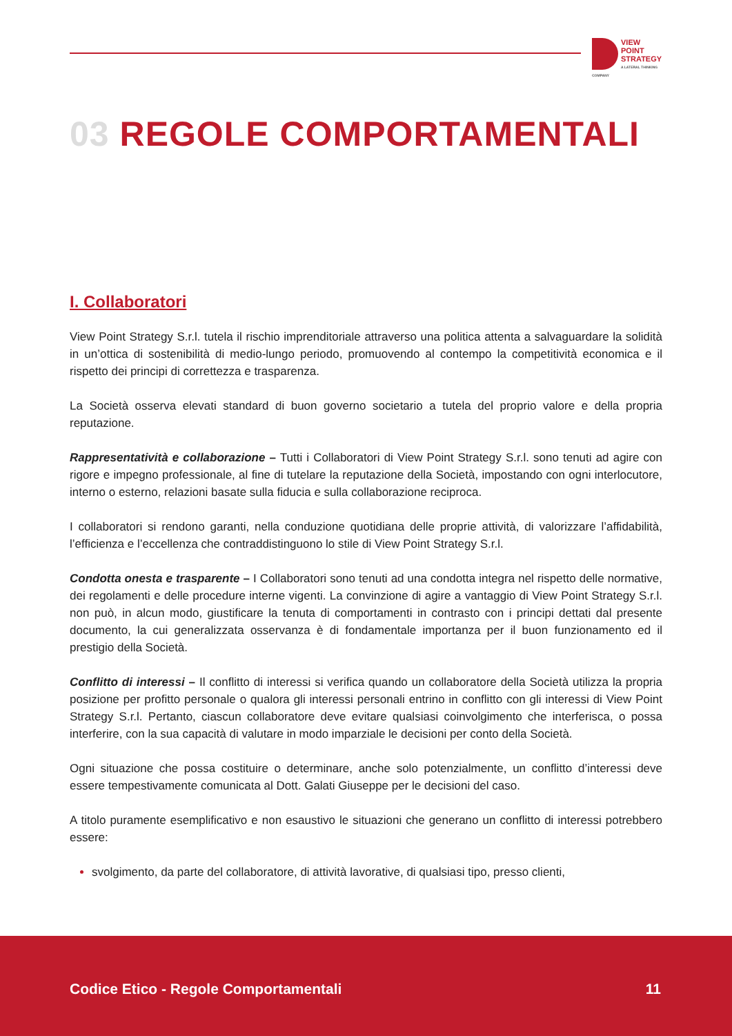VIEW
POINT
STRATEGY
A LATERAL THINKING COMPANY
03 REGOLE COMPORTAMENTALI
I. Collaboratori
View Point Strategy S.r.l. tutela il rischio imprenditoriale attraverso una politica attenta a salvaguardare la solidità in un’ottica di sostenibilità di medio-lungo periodo, promuovendo al contempo la competitività economica e il rispetto dei principi di correttezza e trasparenza.
La Società osserva elevati standard di buon governo societario a tutela del proprio valore e della propria reputazione.
Rappresentatività e collaborazione – Tutti i Collaboratori di View Point Strategy S.r.l. sono tenuti ad agire con rigore e impegno professionale, al fine di tutelare la reputazione della Società, impostando con ogni interlocutore, interno o esterno, relazioni basate sulla fiducia e sulla collaborazione reciproca.
I collaboratori si rendono garanti, nella conduzione quotidiana delle proprie attività, di valorizzare l’affidabilità, l’efficienza e l’eccellenza che contraddistinguono lo stile di View Point Strategy S.r.l.
Condotta onesta e trasparente – I Collaboratori sono tenuti ad una condotta integra nel rispetto delle normative, dei regolamenti e delle procedure interne vigenti. La convinzione di agire a vantaggio di View Point Strategy S.r.l. non può, in alcun modo, giustificare la tenuta di comportamenti in contrasto con i principi dettati dal presente documento, la cui generalizzata osservanza è di fondamentale importanza per il buon funzionamento ed il prestigio della Società.
Conflitto di interessi – Il conflitto di interessi si verifica quando un collaboratore della Società utilizza la propria posizione per profitto personale o qualora gli interessi personali entrino in conflitto con gli interessi di View Point Strategy S.r.l. Pertanto, ciascun collaboratore deve evitare qualsiasi coinvolgimento che interferisca, o possa interferire, con la sua capacità di valutare in modo imparziale le decisioni per conto della Società.
Ogni situazione che possa costituire o determinare, anche solo potenzialmente, un conflitto d’interessi deve essere tempestivamente comunicata al Dott. Galati Giuseppe per le decisioni del caso.
A titolo puramente esemplificativo e non esaustivo le situazioni che generano un conflitto di interessi potrebbero essere:
svolgimento, da parte del collaboratore, di attività lavorative, di qualsiasi tipo, presso clienti,
Codice Etico - Regole Comportamentali
11